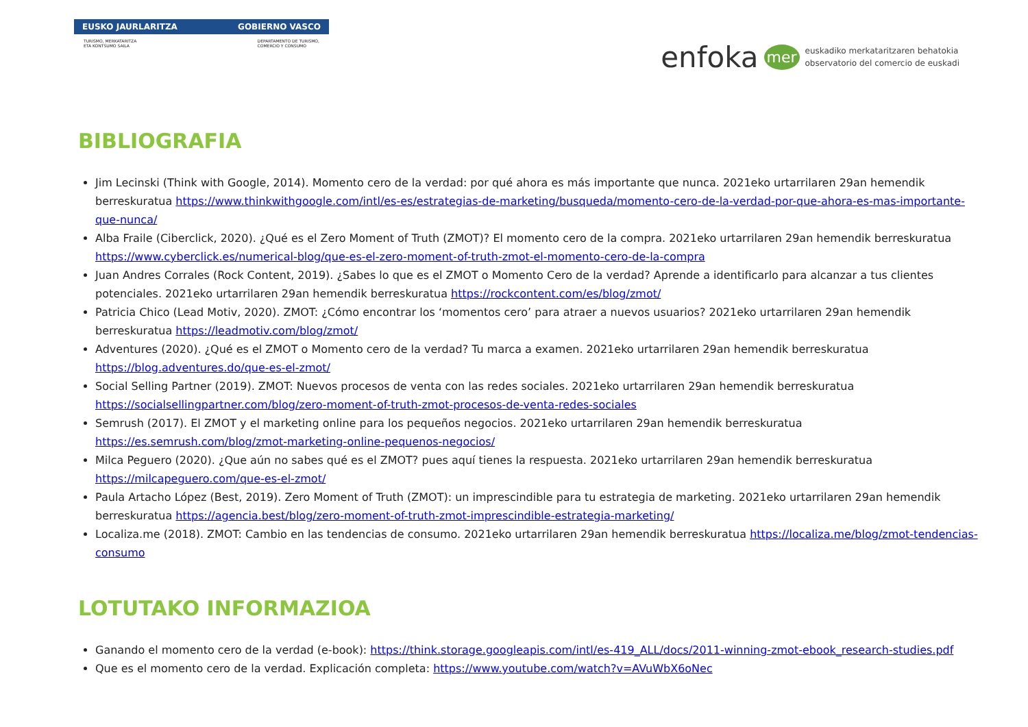EUSKO JAURLARITZA GOBIERNO VASCO
TURISMO, MERKATARITZA
ETA KONTSUMO SAILA DEPARTAMENTO DE TURISMO,
COMERCIO Y CONSUMO
enfoka mer euskadiko merkataritzaren behatokia
observatorio del comercio de euskadi
BIBLIOGRAFIA
Jim Lecinski (Think with Google, 2014). Momento cero de la verdad: por qué ahora es más importante que nunca. 2021eko urtarrilaren 29an hemendik berreskuratua https://www.thinkwithgoogle.com/intl/es-es/estrategias-de-marketing/busqueda/momento-cero-de-la-verdad-por-que-ahora-es-mas-importante-que-nunca/
Alba Fraile (Ciberclick, 2020). ¿Qué es el Zero Moment of Truth (ZMOT)? El momento cero de la compra. 2021eko urtarrilaren 29an hemendik berreskuratua https://www.cyberclick.es/numerical-blog/que-es-el-zero-moment-of-truth-zmot-el-momento-cero-de-la-compra
Juan Andres Corrales (Rock Content, 2019). ¿Sabes lo que es el ZMOT o Momento Cero de la verdad? Aprende a identificarlo para alcanzar a tus clientes potenciales. 2021eko urtarrilaren 29an hemendik berreskuratua https://rockcontent.com/es/blog/zmot/
Patricia Chico (Lead Motiv, 2020). ZMOT: ¿Cómo encontrar los ‘momentos cero’ para atraer a nuevos usuarios? 2021eko urtarrilaren 29an hemendik berreskuratua https://leadmotiv.com/blog/zmot/
Adventures (2020). ¿Qué es el ZMOT o Momento cero de la verdad? Tu marca a examen. 2021eko urtarrilaren 29an hemendik berreskuratua https://blog.adventures.do/que-es-el-zmot/
Social Selling Partner (2019). ZMOT: Nuevos procesos de venta con las redes sociales. 2021eko urtarrilaren 29an hemendik berreskuratua https://socialsellingpartner.com/blog/zero-moment-of-truth-zmot-procesos-de-venta-redes-sociales
Semrush (2017). El ZMOT y el marketing online para los pequeños negocios. 2021eko urtarrilaren 29an hemendik berreskuratua https://es.semrush.com/blog/zmot-marketing-online-pequenos-negocios/
Milca Peguero (2020). ¿Que aún no sabes qué es el ZMOT? pues aquí tienes la respuesta. 2021eko urtarrilaren 29an hemendik berreskuratua https://milcapeguero.com/que-es-el-zmot/
Paula Artacho López (Best, 2019). Zero Moment of Truth (ZMOT): un imprescindible para tu estrategia de marketing. 2021eko urtarrilaren 29an hemendik berreskuratua https://agencia.best/blog/zero-moment-of-truth-zmot-imprescindible-estrategia-marketing/
Localiza.me (2018). ZMOT: Cambio en las tendencias de consumo. 2021eko urtarrilaren 29an hemendik berreskuratua https://localiza.me/blog/zmot-tendencias-consumo
LOTUTAKO INFORMAZIOA
Ganando el momento cero de la verdad (e-book): https://think.storage.googleapis.com/intl/es-419_ALL/docs/2011-winning-zmot-ebook_research-studies.pdf
Que es el momento cero de la verdad. Explicación completa: https://www.youtube.com/watch?v=AVuWbX6oNec